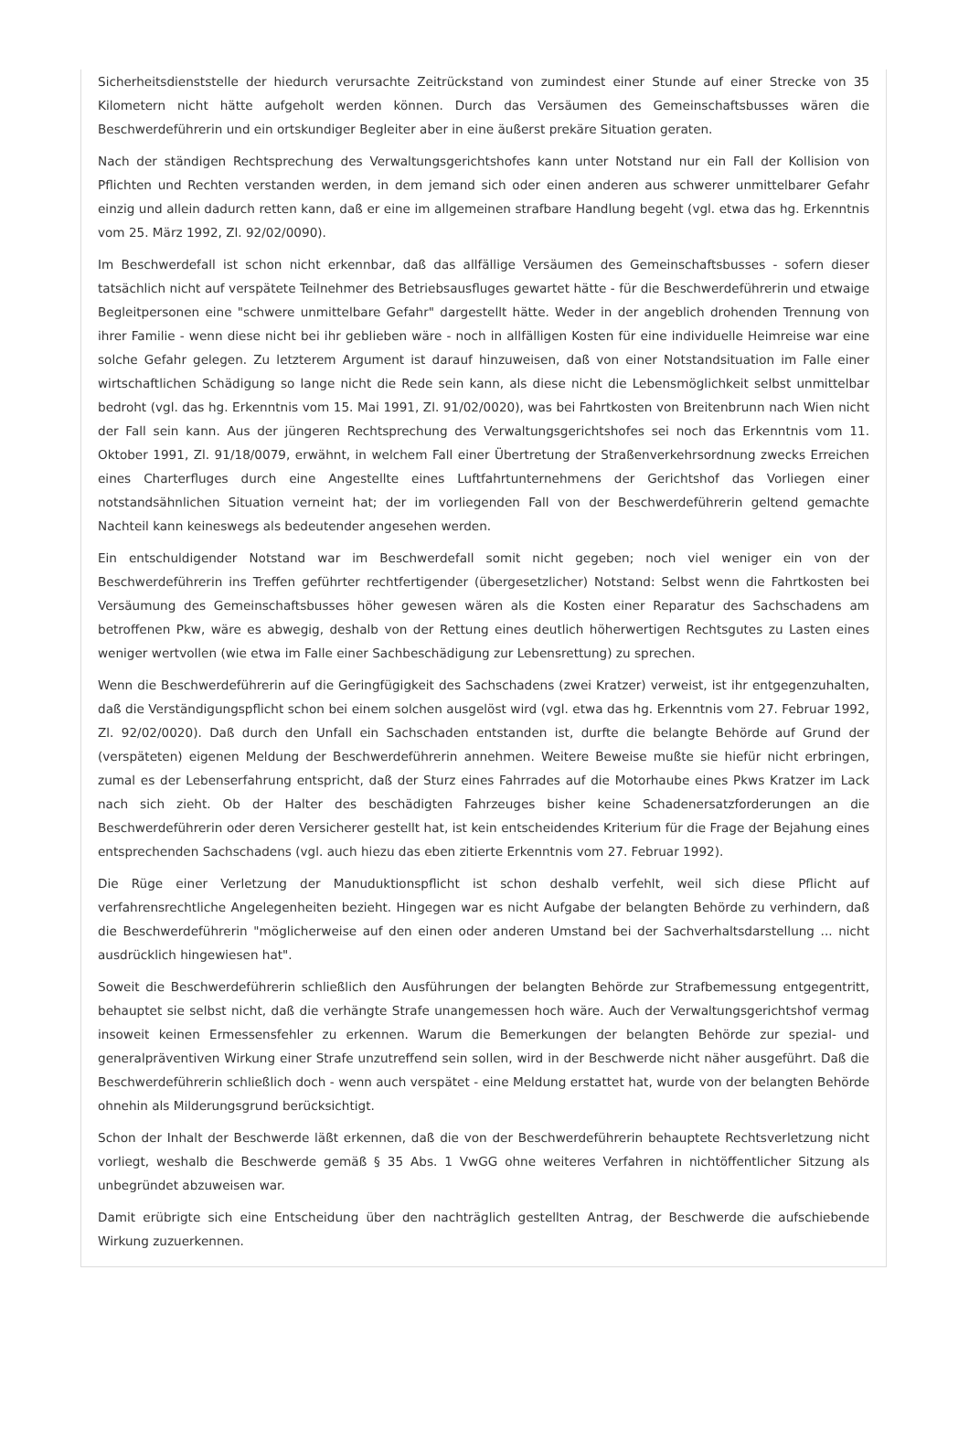Sicherheitsdienststelle der hiedurch verursachte Zeitrückstand von zumindest einer Stunde auf einer Strecke von 35 Kilometern nicht hätte aufgeholt werden können. Durch das Versäumen des Gemeinschaftsbusses wären die Beschwerdeführerin und ein ortskundiger Begleiter aber in eine äußerst prekäre Situation geraten.
Nach der ständigen Rechtsprechung des Verwaltungsgerichtshofes kann unter Notstand nur ein Fall der Kollision von Pflichten und Rechten verstanden werden, in dem jemand sich oder einen anderen aus schwerer unmittelbarer Gefahr einzig und allein dadurch retten kann, daß er eine im allgemeinen strafbare Handlung begeht (vgl. etwa das hg. Erkenntnis vom 25. März 1992, Zl. 92/02/0090).
Im Beschwerdefall ist schon nicht erkennbar, daß das allfällige Versäumen des Gemeinschaftsbusses - sofern dieser tatsächlich nicht auf verspätete Teilnehmer des Betriebsausfluges gewartet hätte - für die Beschwerdeführerin und etwaige Begleitpersonen eine "schwere unmittelbare Gefahr" dargestellt hätte. Weder in der angeblich drohenden Trennung von ihrer Familie - wenn diese nicht bei ihr geblieben wäre - noch in allfälligen Kosten für eine individuelle Heimreise war eine solche Gefahr gelegen. Zu letzterem Argument ist darauf hinzuweisen, daß von einer Notstandsituation im Falle einer wirtschaftlichen Schädigung so lange nicht die Rede sein kann, als diese nicht die Lebensmöglichkeit selbst unmittelbar bedroht (vgl. das hg. Erkenntnis vom 15. Mai 1991, Zl. 91/02/0020), was bei Fahrtkosten von Breitenbrunn nach Wien nicht der Fall sein kann. Aus der jüngeren Rechtsprechung des Verwaltungsgerichtshofes sei noch das Erkenntnis vom 11. Oktober 1991, Zl. 91/18/0079, erwähnt, in welchem Fall einer Übertretung der Straßenverkehrsordnung zwecks Erreichen eines Charterfluges durch eine Angestellte eines Luftfahrtunternehmens der Gerichtshof das Vorliegen einer notstandsähnlichen Situation verneint hat; der im vorliegenden Fall von der Beschwerdeführerin geltend gemachte Nachteil kann keineswegs als bedeutender angesehen werden.
Ein entschuldigender Notstand war im Beschwerdefall somit nicht gegeben; noch viel weniger ein von der Beschwerdeführerin ins Treffen geführter rechtfertigender (übergesetzlicher) Notstand: Selbst wenn die Fahrtkosten bei Versäumung des Gemeinschaftsbusses höher gewesen wären als die Kosten einer Reparatur des Sachschadens am betroffenen Pkw, wäre es abwegig, deshalb von der Rettung eines deutlich höherwertigen Rechtsgutes zu Lasten eines weniger wertvollen (wie etwa im Falle einer Sachbeschädigung zur Lebensrettung) zu sprechen.
Wenn die Beschwerdeführerin auf die Geringfügigkeit des Sachschadens (zwei Kratzer) verweist, ist ihr entgegenzuhalten, daß die Verständigungspflicht schon bei einem solchen ausgelöst wird (vgl. etwa das hg. Erkenntnis vom 27. Februar 1992, Zl. 92/02/0020). Daß durch den Unfall ein Sachschaden entstanden ist, durfte die belangte Behörde auf Grund der (verspäteten) eigenen Meldung der Beschwerdeführerin annehmen. Weitere Beweise mußte sie hiefür nicht erbringen, zumal es der Lebenserfahrung entspricht, daß der Sturz eines Fahrrades auf die Motorhaube eines Pkws Kratzer im Lack nach sich zieht. Ob der Halter des beschädigten Fahrzeuges bisher keine Schadenersatzforderungen an die Beschwerdeführerin oder deren Versicherer gestellt hat, ist kein entscheidendes Kriterium für die Frage der Bejahung eines entsprechenden Sachschadens (vgl. auch hiezu das eben zitierte Erkenntnis vom 27. Februar 1992).
Die Rüge einer Verletzung der Manuduktionspflicht ist schon deshalb verfehlt, weil sich diese Pflicht auf verfahrensrechtliche Angelegenheiten bezieht. Hingegen war es nicht Aufgabe der belangten Behörde zu verhindern, daß die Beschwerdeführerin "möglicherweise auf den einen oder anderen Umstand bei der Sachverhaltsdarstellung ... nicht ausdrücklich hingewiesen hat".
Soweit die Beschwerdeführerin schließlich den Ausführungen der belangten Behörde zur Strafbemessung entgegentritt, behauptet sie selbst nicht, daß die verhängte Strafe unangemessen hoch wäre. Auch der Verwaltungsgerichtshof vermag insoweit keinen Ermessensfehler zu erkennen. Warum die Bemerkungen der belangten Behörde zur spezial- und generalpräventiven Wirkung einer Strafe unzutreffend sein sollen, wird in der Beschwerde nicht näher ausgeführt. Daß die Beschwerdeführerin schließlich doch - wenn auch verspätet - eine Meldung erstattet hat, wurde von der belangten Behörde ohnehin als Milderungsgrund berücksichtigt.
Schon der Inhalt der Beschwerde läßt erkennen, daß die von der Beschwerdeführerin behauptete Rechtsverletzung nicht vorliegt, weshalb die Beschwerde gemäß § 35 Abs. 1 VwGG ohne weiteres Verfahren in nichtöffentlicher Sitzung als unbegründet abzuweisen war.
Damit erübrigte sich eine Entscheidung über den nachträglich gestellten Antrag, der Beschwerde die aufschiebende Wirkung zuzuerkennen.